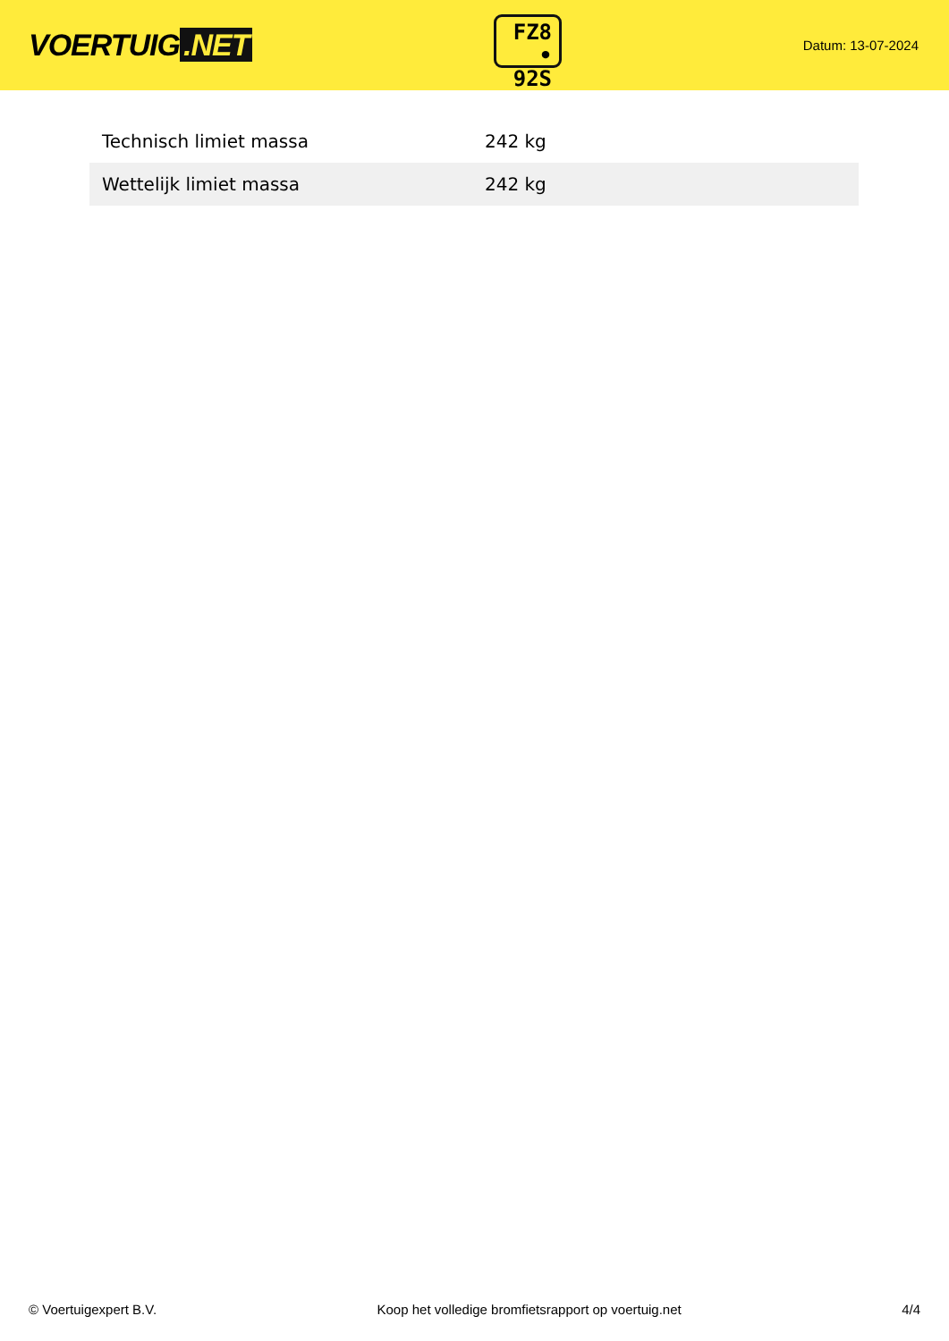VOERTUIG.NET
FZ8
• 92S
Datum: 13-07-2024
| Technisch limiet massa | 242 kg |
| Wettelijk limiet massa | 242 kg |
© Voertuigexpert B.V. Koop het volledige bromfietsrapport op voertuig.net 4/4